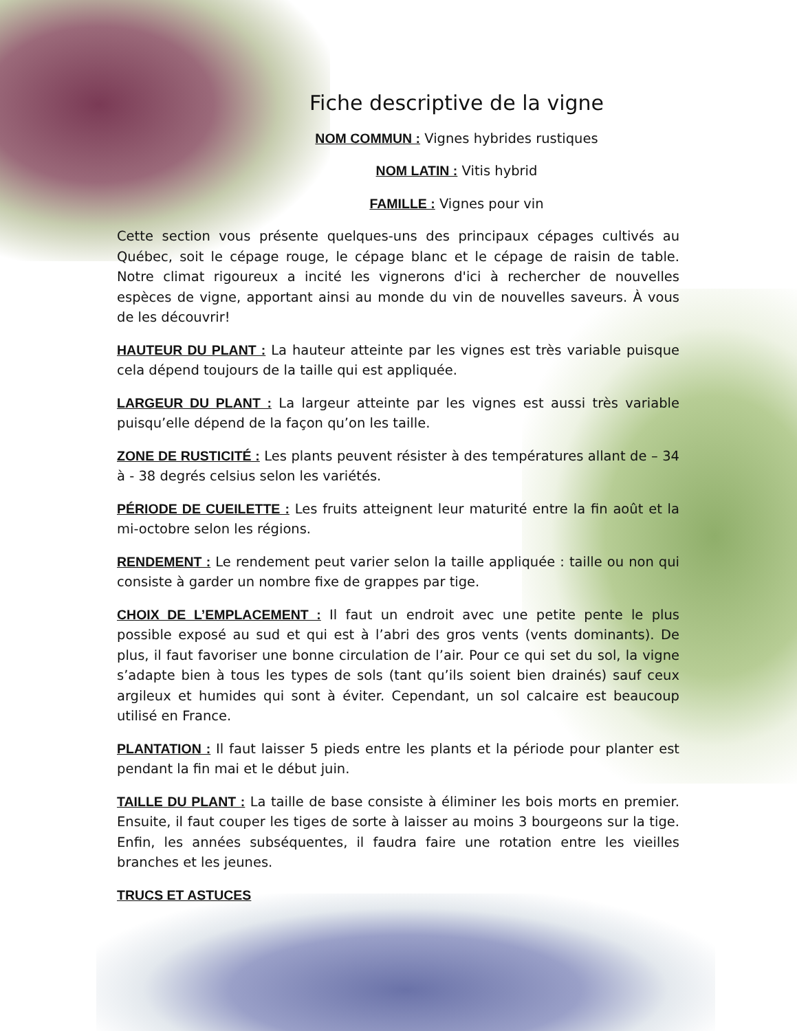Fiche descriptive de la vigne
NOM COMMUN : Vignes hybrides rustiques
NOM LATIN : Vitis hybrid
FAMILLE : Vignes pour vin
Cette section vous présente quelques-uns des principaux cépages cultivés au Québec, soit le cépage rouge, le cépage blanc et le cépage de raisin de table. Notre climat rigoureux a incité les vignerons d'ici à rechercher de nouvelles espèces de vigne, apportant ainsi au monde du vin de nouvelles saveurs. À vous de les découvrir!
HAUTEUR DU PLANT : La hauteur atteinte par les vignes est très variable puisque cela dépend toujours de la taille qui est appliquée.
LARGEUR DU PLANT : La largeur atteinte par les vignes est aussi très variable puisqu’elle dépend de la façon qu’on les taille.
ZONE DE RUSTICITÉ : Les plants peuvent résister à des températures allant de – 34 à - 38 degrés celsius selon les variétés.
PÉRIODE DE CUEILETTE : Les fruits atteignent leur maturité entre la fin août et la mi-octobre selon les régions.
RENDEMENT : Le rendement peut varier selon la taille appliquée : taille ou non qui consiste à garder un nombre fixe de grappes par tige.
CHOIX DE L’EMPLACEMENT : Il faut un endroit avec une petite pente le plus possible exposé au sud et qui est à l’abri des gros vents (vents dominants). De plus, il faut favoriser une bonne circulation de l’air. Pour ce qui set du sol, la vigne s’adapte bien à tous les types de sols (tant qu’ils soient bien drainés) sauf ceux argileux et humides qui sont à éviter. Cependant, un sol calcaire est beaucoup utilisé en France.
PLANTATION : Il faut laisser 5 pieds entre les plants et la période pour planter est pendant la fin mai et le début juin.
TAILLE DU PLANT : La taille de base consiste à éliminer les bois morts en premier. Ensuite, il faut couper les tiges de sorte à laisser au moins 3 bourgeons sur la tige. Enfin, les années subséquentes, il faudra faire une rotation entre les vieilles branches et les jeunes.
TRUCS ET ASTUCES